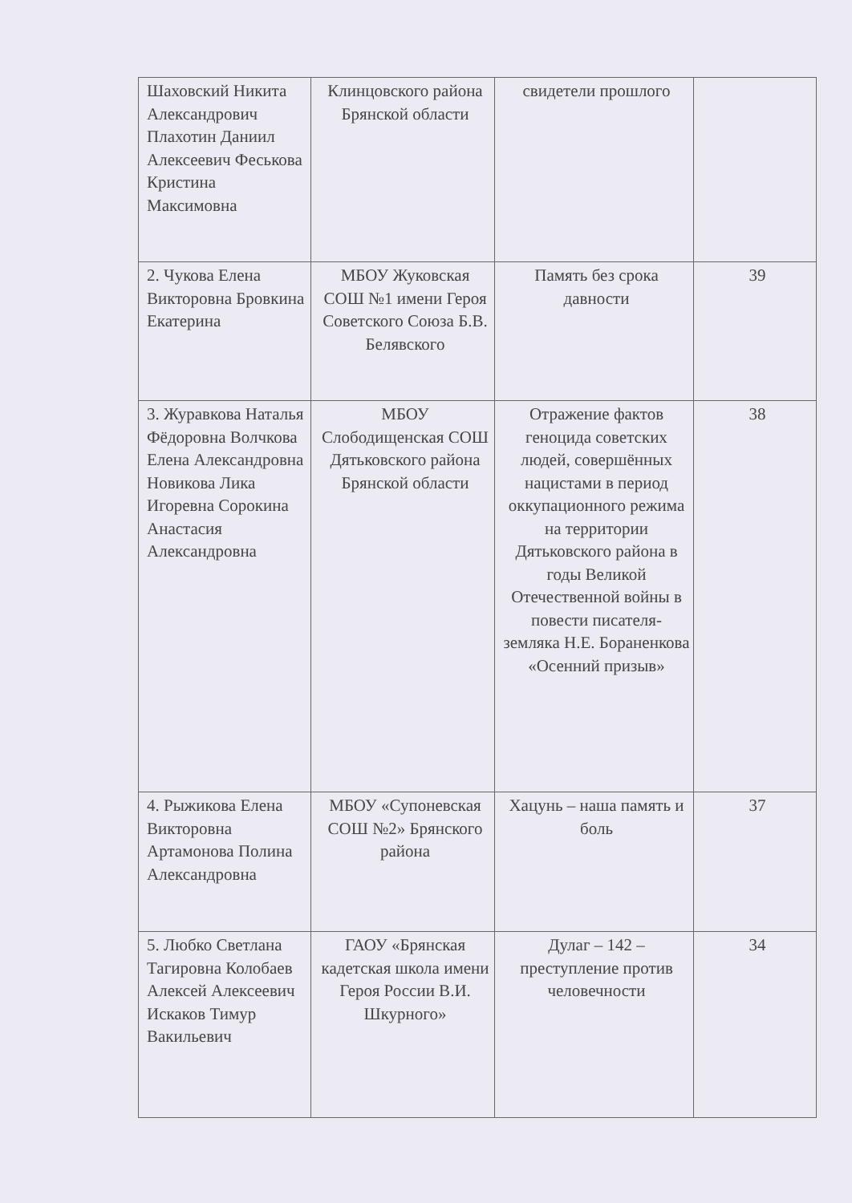| Шаховский Никита Александрович Плахотин Даниил Алексеевич Феськова Кристина Максимовна | Клинцовского района Брянской области | свидетели прошлого | |
| 2. Чукова Елена Викторовна Бровкина Екатерина | МБОУ Жуковская СОШ №1 имени Героя Советского Союза Б.В. Белявского | Память без срока давности | 39 |
| 3. Журавкова Наталья Фёдоровна Волчкова Елена Александровна Новикова Лика Игоревна Сорокина Анастасия Александровна | МБОУ Слободищенская СОШ Дятьковского района Брянской области | Отражение фактов геноцида советских людей, совершённых нацистами в период оккупационного режима на территории Дятьковского района в годы Великой Отечественной войны в повести писателя- земляка Н.Е. Бораненкова «Осенний призыв» | 38 |
| 4. Рыжикова Елена Викторовна Артамонова Полина Александровна | МБОУ «Супоневская СОШ №2» Брянского района | Хацунь – наша память и боль | 37 |
| 5. Любко Светлана Тагировна Колобаев Алексей Алексеевич Искаков Тимур Вакильевич | ГАОУ «Брянская кадетская школа имени Героя России В.И. Шкурного» | Дулаг – 142 – преступление против человечности | 34 |